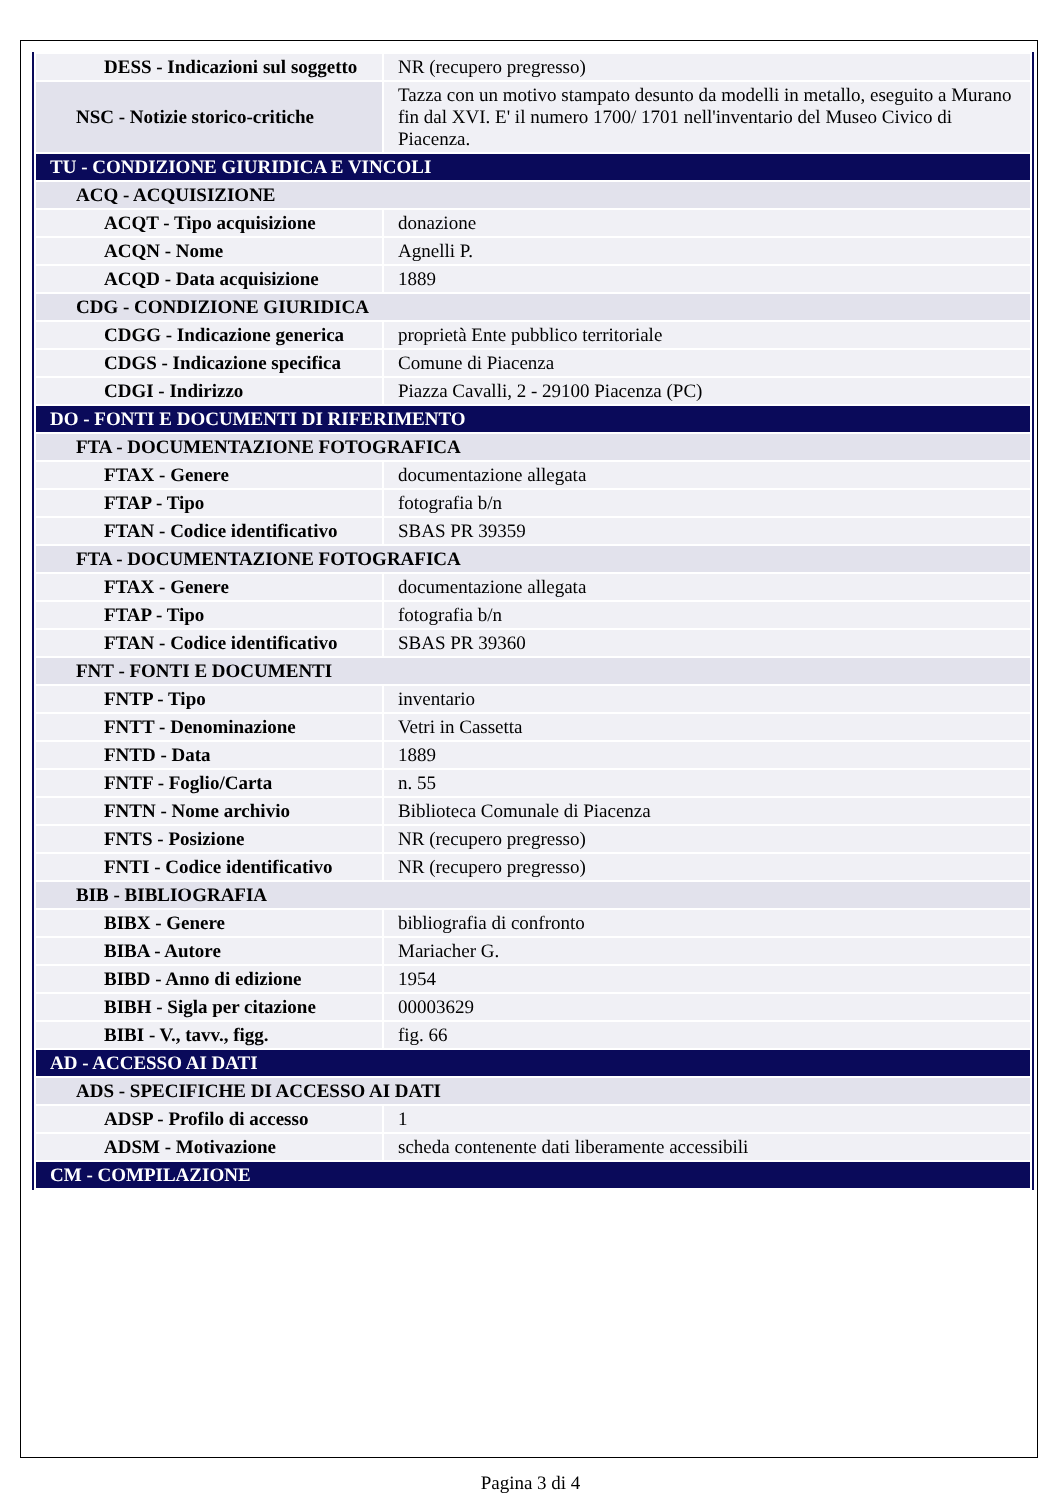| DESS - Indicazioni sul soggetto | NR (recupero pregresso) |
| NSC - Notizie storico-critiche | Tazza con un motivo stampato desunto da modelli in metallo, eseguito a Murano fin dal XVI. E' il numero 1700/ 1701 nell'inventario del Museo Civico di Piacenza. |
| TU - CONDIZIONE GIURIDICA E VINCOLI | |
| ACQ - ACQUISIZIONE | |
| ACQT - Tipo acquisizione | donazione |
| ACQN - Nome | Agnelli P. |
| ACQD - Data acquisizione | 1889 |
| CDG - CONDIZIONE GIURIDICA | |
| CDGG - Indicazione generica | proprietà Ente pubblico territoriale |
| CDGS - Indicazione specifica | Comune di Piacenza |
| CDGI - Indirizzo | Piazza Cavalli, 2 - 29100 Piacenza (PC) |
| DO - FONTI E DOCUMENTI DI RIFERIMENTO | |
| FTA - DOCUMENTAZIONE FOTOGRAFICA | |
| FTAX - Genere | documentazione allegata |
| FTAP - Tipo | fotografia b/n |
| FTAN - Codice identificativo | SBAS PR 39359 |
| FTA - DOCUMENTAZIONE FOTOGRAFICA | |
| FTAX - Genere | documentazione allegata |
| FTAP - Tipo | fotografia b/n |
| FTAN - Codice identificativo | SBAS PR 39360 |
| FNT - FONTI E DOCUMENTI | |
| FNTP - Tipo | inventario |
| FNTT - Denominazione | Vetri in Cassetta |
| FNTD - Data | 1889 |
| FNTF - Foglio/Carta | n. 55 |
| FNTN - Nome archivio | Biblioteca Comunale di Piacenza |
| FNTS - Posizione | NR (recupero pregresso) |
| FNTI - Codice identificativo | NR (recupero pregresso) |
| BIB - BIBLIOGRAFIA | |
| BIBX - Genere | bibliografia di confronto |
| BIBA - Autore | Mariacher G. |
| BIBD - Anno di edizione | 1954 |
| BIBH - Sigla per citazione | 00003629 |
| BIBI - V., tavv., figg. | fig. 66 |
| AD - ACCESSO AI DATI | |
| ADS - SPECIFICHE DI ACCESSO AI DATI | |
| ADSP - Profilo di accesso | 1 |
| ADSM - Motivazione | scheda contenente dati liberamente accessibili |
| CM - COMPILAZIONE | |
Pagina 3 di 4